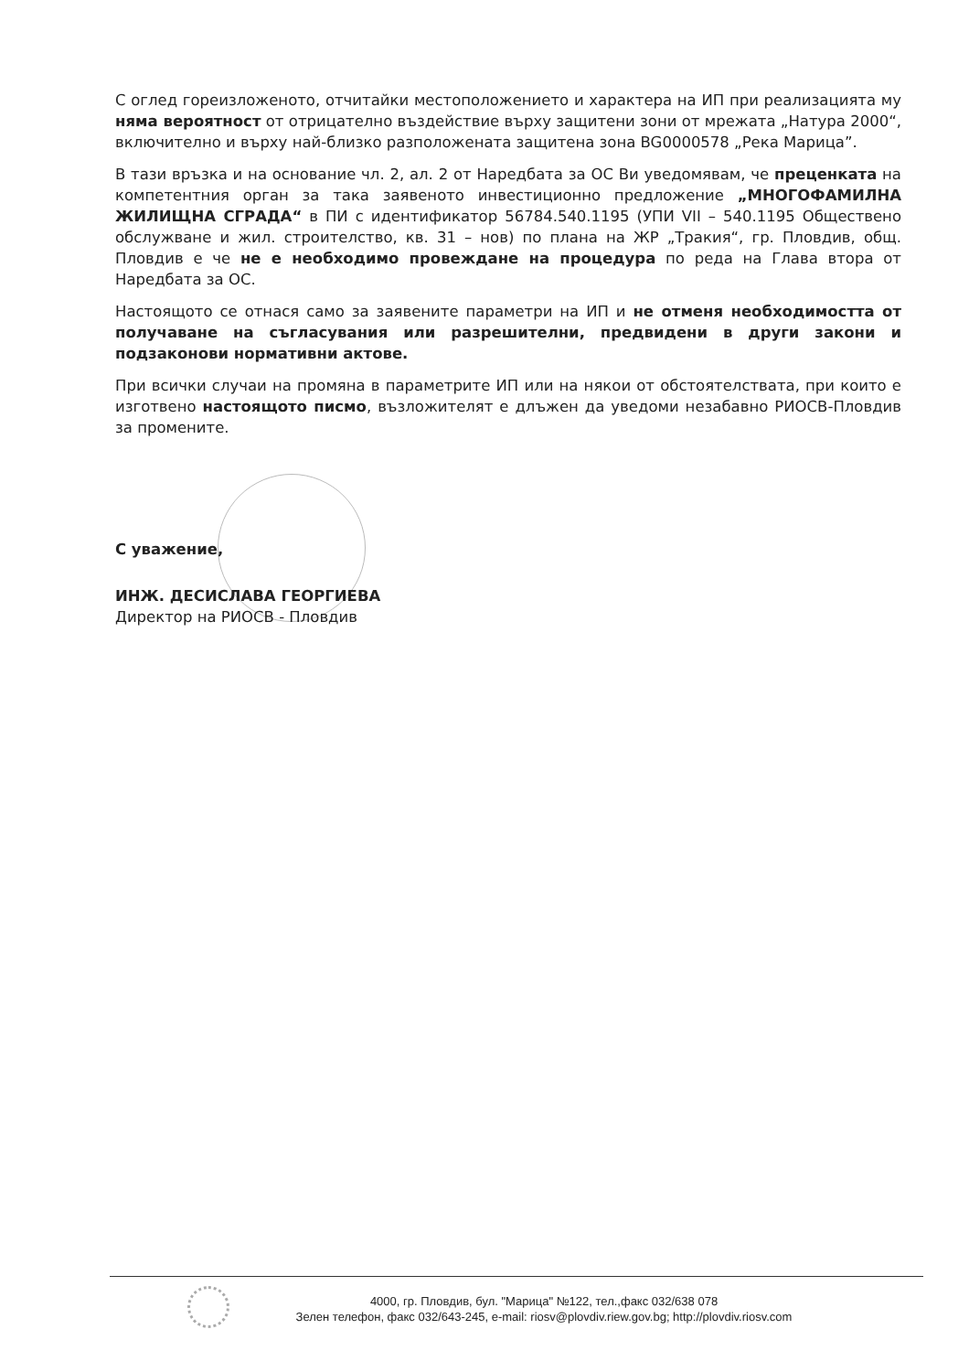С оглед гореизложеното, отчитайки местоположението и характера на ИП при реализацията му няма вероятност от отрицателно въздействие върху защитени зони от мрежата „Натура 2000“, включително и върху най-близко разположената защитена зона BG0000578 „Река Марица”.
В тази връзка и на основание чл. 2, ал. 2 от Наредбата за ОС Ви уведомявам, че преценката на компетентния орган за така заявеното инвестиционно предложение „МНОГОФАМИЛНА ЖИЛИЩНА СГРАДА“ в ПИ с идентификатор 56784.540.1195 (УПИ VII – 540.1195 Обществено обслужване и жил. строителство, кв. 31 – нов) по плана на ЖР „Тракия“, гр. Пловдив, общ. Пловдив е че не е необходимо провеждане на процедура по реда на Глава втора от Наредбата за ОС.
Настоящото се отнася само за заявените параметри на ИП и не отменя необходимостта от получаване на съгласувания или разрешителни, предвидени в други закони и подзаконови нормативни актове.
При всички случаи на промяна в параметрите ИП или на някои от обстоятелствата, при които е изготвено настоящото писмо, възложителят е длъжен да уведоми незабавно РИОСВ-Пловдив за промените.
С уважение,
ИНЖ. ДЕСИСЛАВА ГЕОРГИЕВА
Директор на РИОСВ - Пловдив
4000, гр. Пловдив, бул. "Марица" №122, тел.,факс 032/638 078
Зелен телефон, факс 032/643-245, e-mail: riosv@plovdiv.riew.gov.bg; http://plovdiv.riosv.com